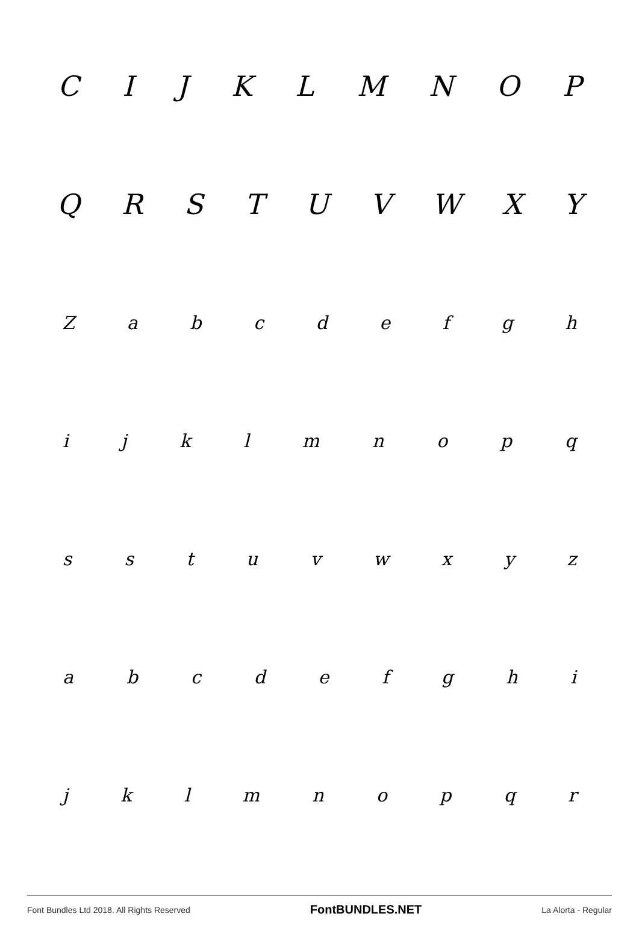CIJKLMNOP
QRSTUVWXY
Zabcdefgh
ijklmnopq
sstuvwxyz
abcdefghi
jklmnopqr
Font Bundles Ltd 2018. All Rights Reserved FontBUNDLES.NET La Alorta - Regular